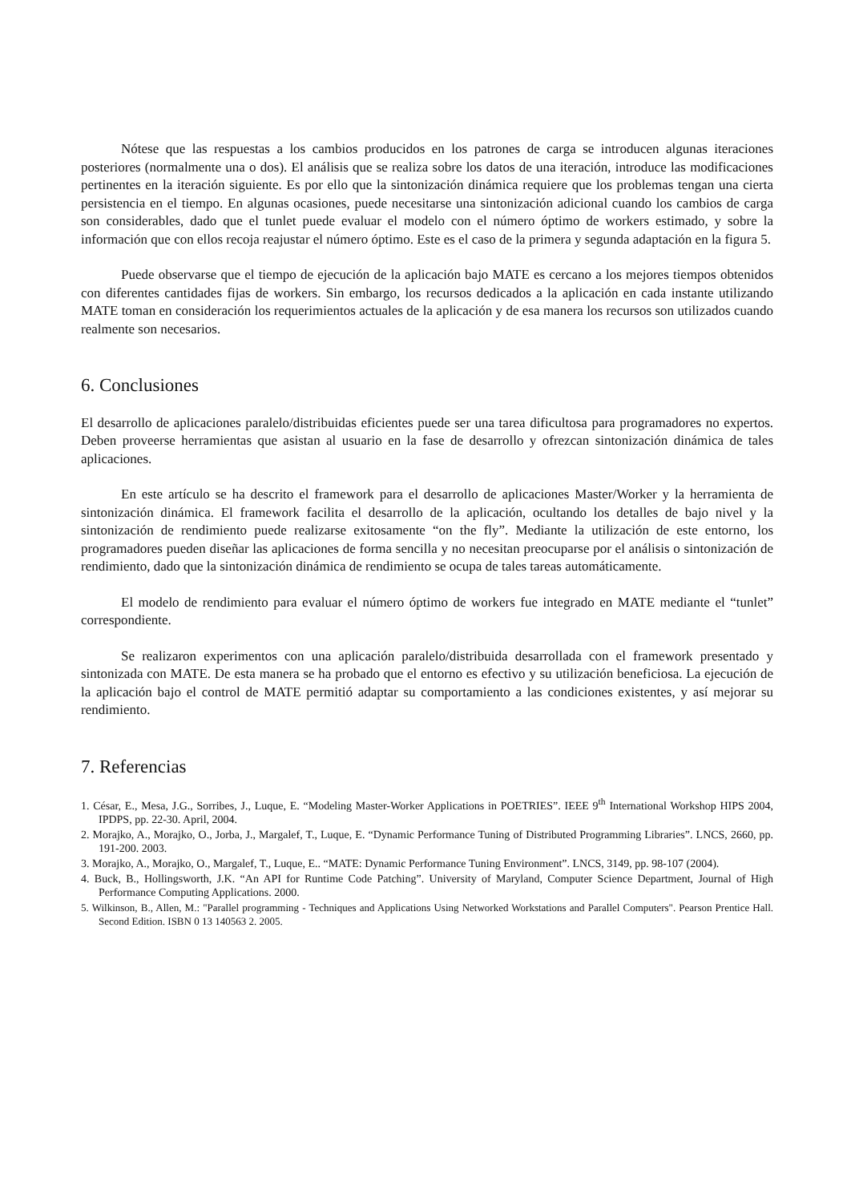Nótese que las respuestas a los cambios producidos en los patrones de carga se introducen algunas iteraciones posteriores (normalmente una o dos). El análisis que se realiza sobre los datos de una iteración, introduce las modificaciones pertinentes en la iteración siguiente. Es por ello que la sintonización dinámica requiere que los problemas tengan una cierta persistencia en el tiempo. En algunas ocasiones, puede necesitarse una sintonización adicional cuando los cambios de carga son considerables, dado que el tunlet puede evaluar el modelo con el número óptimo de workers estimado, y sobre la información que con ellos recoja reajustar el número óptimo. Este es el caso de la primera y segunda adaptación en la figura 5.
Puede observarse que el tiempo de ejecución de la aplicación bajo MATE es cercano a los mejores tiempos obtenidos con diferentes cantidades fijas de workers. Sin embargo, los recursos dedicados a la aplicación en cada instante utilizando MATE toman en consideración los requerimientos actuales de la aplicación y de esa manera los recursos son utilizados cuando realmente son necesarios.
6. Conclusiones
El desarrollo de aplicaciones paralelo/distribuidas eficientes puede ser una tarea dificultosa para programadores no expertos. Deben proveerse herramientas que asistan al usuario en la fase de desarrollo y ofrezcan sintonización dinámica de tales aplicaciones.
En este artículo se ha descrito el framework para el desarrollo de aplicaciones Master/Worker y la herramienta de sintonización dinámica. El framework facilita el desarrollo de la aplicación, ocultando los detalles de bajo nivel y la sintonización de rendimiento puede realizarse exitosamente “on the fly”. Mediante la utilización de este entorno, los programadores pueden diseñar las aplicaciones de forma sencilla y no necesitan preocuparse por el análisis o sintonización de rendimiento, dado que la sintonización dinámica de rendimiento se ocupa de tales tareas automáticamente.
El modelo de rendimiento para evaluar el número óptimo de workers fue integrado en MATE mediante el “tunlet” correspondiente.
Se realizaron experimentos con una aplicación paralelo/distribuida desarrollada con el framework presentado y sintonizada con MATE. De esta manera se ha probado que el entorno es efectivo y su utilización beneficiosa. La ejecución de la aplicación bajo el control de MATE permitió adaptar su comportamiento a las condiciones existentes, y así mejorar su rendimiento.
7. Referencias
1. César, E., Mesa, J.G., Sorribes, J., Luque, E. “Modeling Master-Worker Applications in POETRIES”. IEEE 9<sup>th</sup> International Workshop HIPS 2004, IPDPS, pp. 22-30. April, 2004.
2. Morajko, A., Morajko, O., Jorba, J., Margalef, T., Luque, E. “Dynamic Performance Tuning of Distributed Programming Libraries”. LNCS, 2660, pp. 191-200. 2003.
3. Morajko, A., Morajko, O., Margalef, T., Luque, E.. “MATE: Dynamic Performance Tuning Environment”. LNCS, 3149, pp. 98-107 (2004).
4. Buck, B., Hollingsworth, J.K. “An API for Runtime Code Patching”. University of Maryland, Computer Science Department, Journal of High Performance Computing Applications. 2000.
5. Wilkinson, B., Allen, M.: "Parallel programming - Techniques and Applications Using Networked Workstations and Parallel Computers". Pearson Prentice Hall. Second Edition. ISBN 0 13 140563 2. 2005.